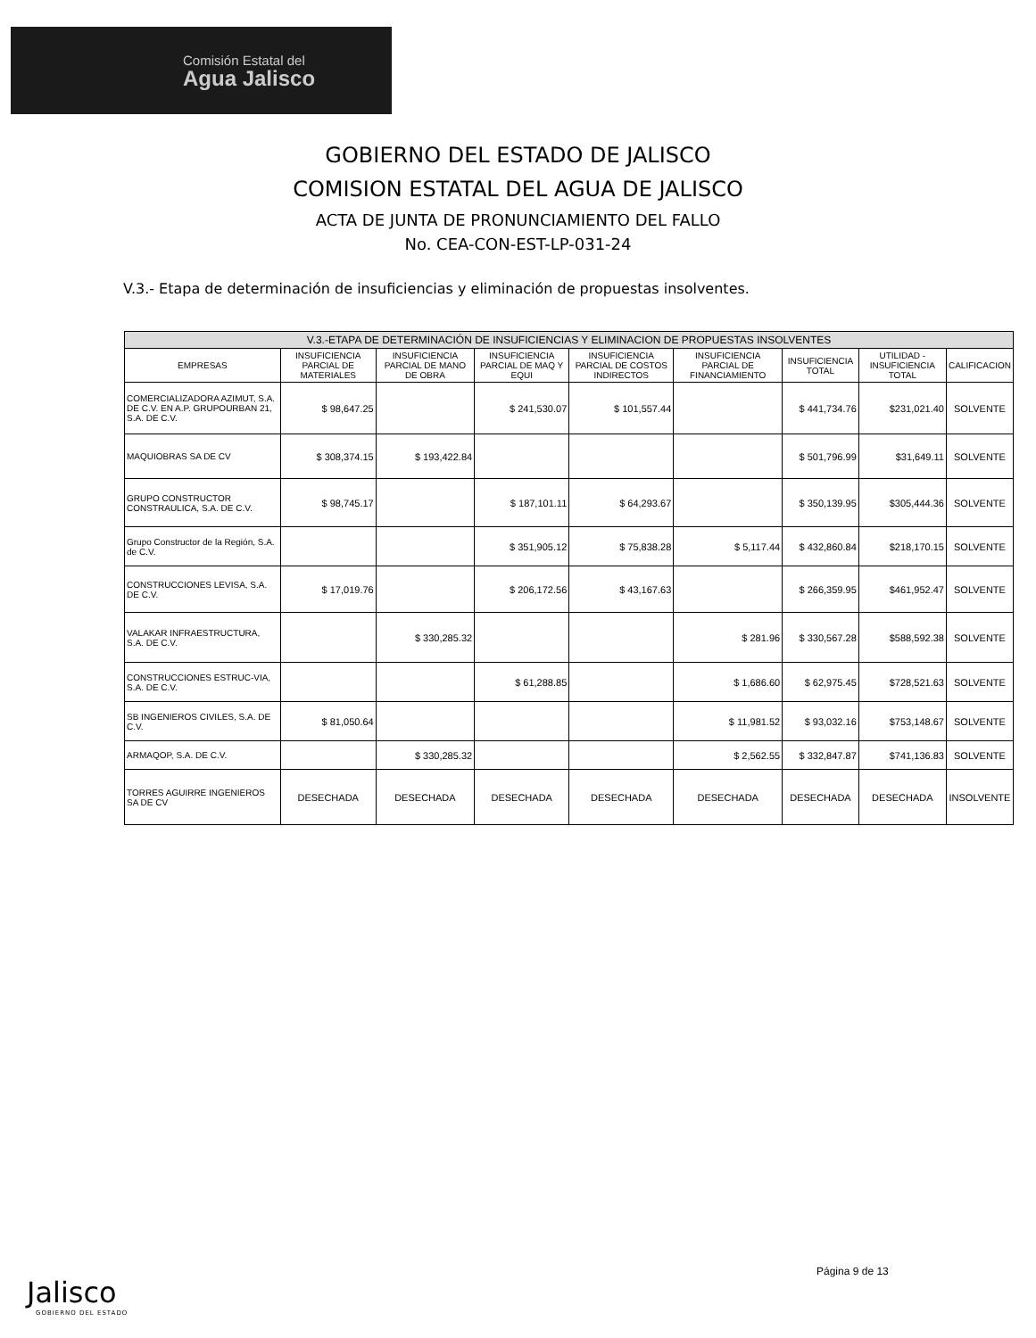Comisión Estatal del
Agua Jalisco
GOBIERNO DEL ESTADO DE JALISCO
COMISION ESTATAL DEL AGUA DE JALISCO
ACTA DE JUNTA DE PRONUNCIAMIENTO DEL FALLO
No. CEA-CON-EST-LP-031-24
V.3.- Etapa de determinación de insuficiencias y eliminación de propuestas insolventes.
| V.3.-ETAPA DE DETERMINACIÓN DE INSUFICIENCIAS Y ELIMINACION DE PROPUESTAS INSOLVENTES | | | | | | | | |
| --- | --- | --- | --- | --- | --- | --- | --- | --- |
| EMPRESAS | INSUFICIENCIA PARCIAL DE MATERIALES | INSUFICIENCIA PARCIAL DE MANO DE OBRA | INSUFICIENCIA PARCIAL DE MAQ Y EQUI | INSUFICIENCIA PARCIAL DE COSTOS INDIRECTOS | INSUFICIENCIA PARCIAL DE FINANCIAMIENTO | INSUFICIENCIA TOTAL | UTILIDAD - INSUFICIENCIA TOTAL | CALIFICACION |
| COMERCIALIZADORA AZIMUT, S.A. DE C.V. EN A.P. GRUPOURBAN 21, S.A. DE C.V. | $ 98,647.25 | | $ 241,530.07 | $ 101,557.44 | | $ 441,734.76 | $231,021.40 | SOLVENTE |
| MAQUIOBRAS SA DE CV | $ 308,374.15 | $ 193,422.84 | | | | $ 501,796.99 | $31,649.11 | SOLVENTE |
| GRUPO CONSTRUCTOR CONSTRAULICA, S.A. DE C.V. | $ 98,745.17 | | $ 187,101.11 | $ 64,293.67 | | $ 350,139.95 | $305,444.36 | SOLVENTE |
| Grupo Constructor de la Región, S.A. de C.V. | | | $ 351,905.12 | $ 75,838.28 | $ 5,117.44 | $ 432,860.84 | $218,170.15 | SOLVENTE |
| CONSTRUCCIONES LEVISA, S.A. DE C.V. | $ 17,019.76 | | $ 206,172.56 | $ 43,167.63 | | $ 266,359.95 | $461,952.47 | SOLVENTE |
| VALAKAR INFRAESTRUCTURA, S.A. DE C.V. | | $ 330,285.32 | | | $ 281.96 | $ 330,567.28 | $588,592.38 | SOLVENTE |
| CONSTRUCCIONES ESTRUC-VIA, S.A. DE C.V. | | | $ 61,288.85 | | $ 1,686.60 | $ 62,975.45 | $728,521.63 | SOLVENTE |
| SB INGENIEROS CIVILES, S.A. DE C.V. | $ 81,050.64 | | | | $ 11,981.52 | $ 93,032.16 | $753,148.67 | SOLVENTE |
| ARMAQOP, S.A. DE C.V. | | $ 330,285.32 | | | $ 2,562.55 | $ 332,847.87 | $741,136.83 | SOLVENTE |
| TORRES AGUIRRE INGENIEROS SA DE CV | DESECHADA | DESECHADA | DESECHADA | DESECHADA | DESECHADA | DESECHADA | DESECHADA | INSOLVENTE |
Página 9 de 13
Jalisco
GOBIERNO DEL ESTADO